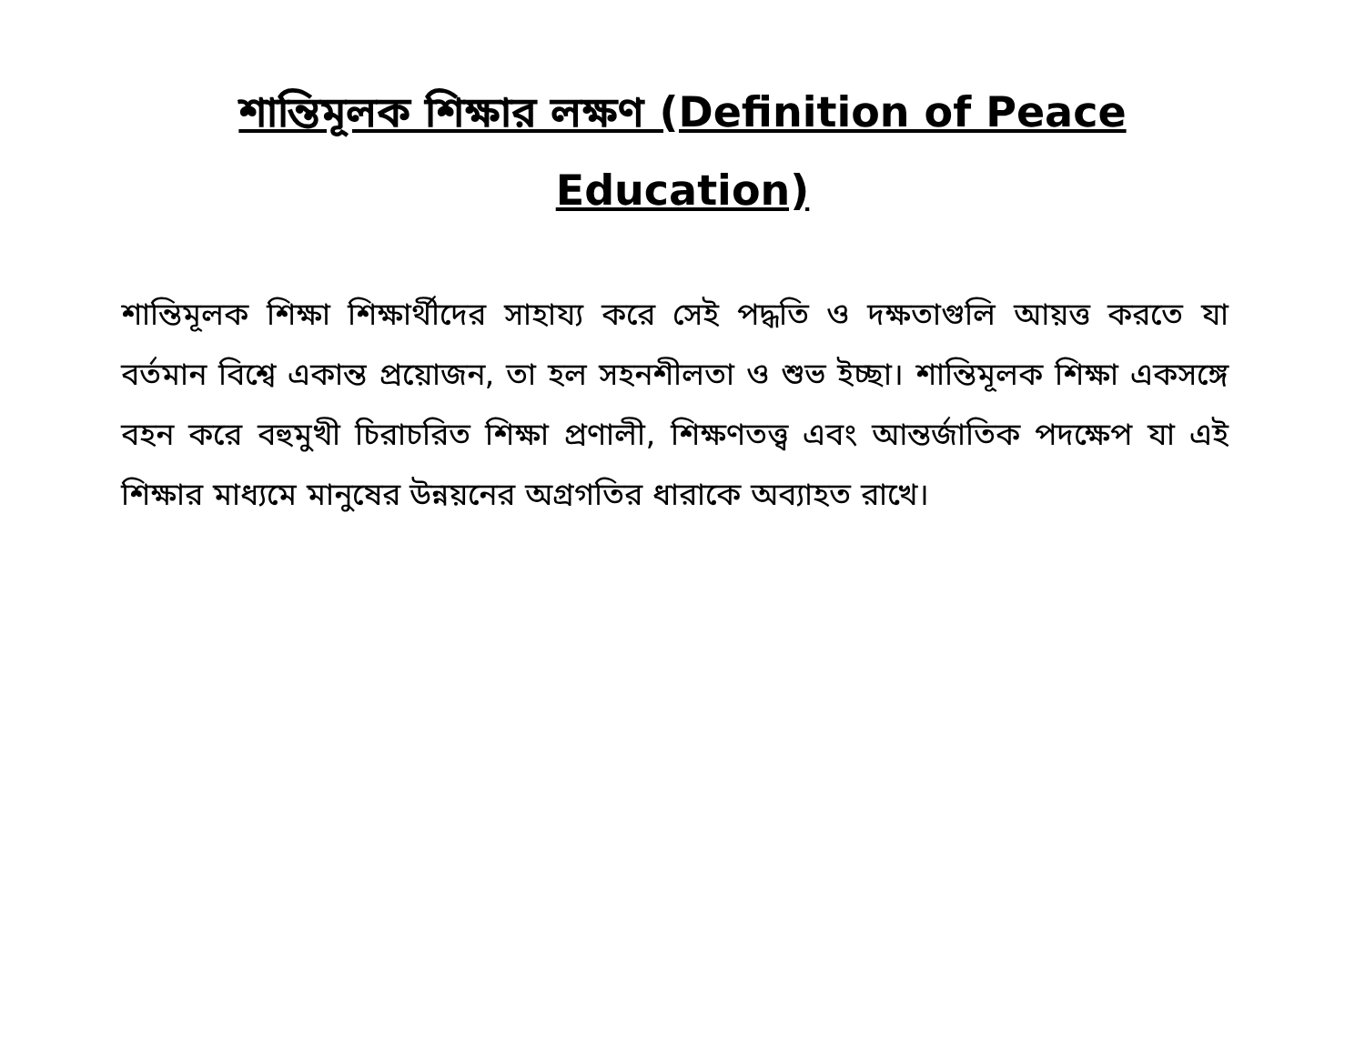শান্তিমূলক শিক্ষার লক্ষণ (Definition of Peace Education)
শান্তিমূলক শিক্ষা শিক্ষার্থীদের সাহায্য করে সেই পদ্ধতি ও দক্ষতাগুলি আয়ত্ত করতে যা বর্তমান বিশ্বে একান্ত প্রয়োজন, তা হল সহনশীলতা ও শুভ ইচ্ছা। শান্তিমূলক শিক্ষা একসঙ্গে বহন করে বহুমুখী চিরাচরিত শিক্ষা প্রণালী, শিক্ষণতত্ত্ব এবং আন্তর্জাতিক পদক্ষেপ যা এই শিক্ষার মাধ্যমে মানুষের উন্নয়নের অগ্রগতির ধারাকে অব্যাহত রাখে।